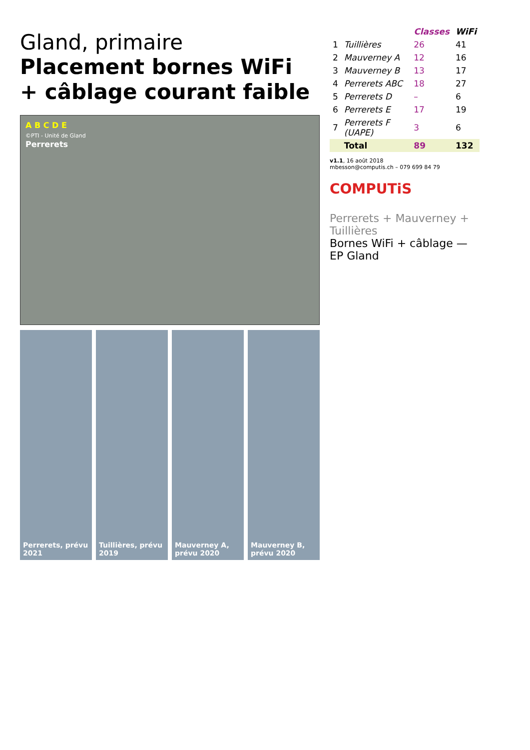Gland, primaire
Placement bornes WiFi
+ câblage courant faible
A B C D E
©PTI - Unité de Gland
Perrerets
Perrerets, prévu 2021 Tuillières, prévu 2019 Mauverney A, prévu 2020 Mauverney B, prévu 2020
| | | Classes | WiFi |
| --- | --- | --- | --- |
| 1 | Tuillières | 26 | 41 |
| 2 | Mauverney A | 12 | 16 |
| 3 | Mauverney B | 13 | 17 |
| 4 | Perrerets ABC | 18 | 27 |
| 5 | Perrerets D | – | 6 |
| 6 | Perrerets E | 17 | 19 |
| 7 | Perrerets F (UAPE) | 3 | 6 |
| | Total | 89 | 132 |
v1.1, 16 août 2018
mbesson@computis.ch – 079 699 84 79
COMPUTiS
Perrerets + Mauverney + Tuillières
Bornes WiFi + câblage — EP Gland